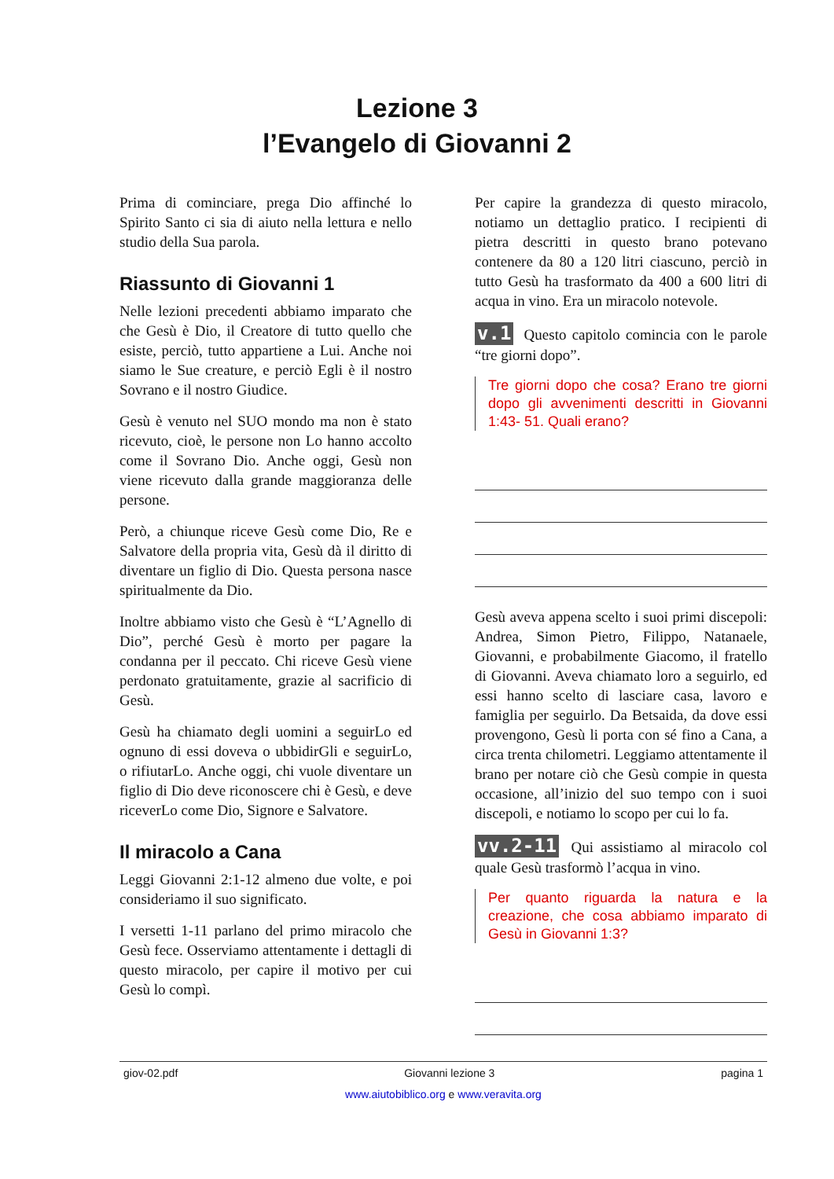Lezione 3
l’Evangelo di Giovanni 2
Prima di cominciare, prega Dio affinché lo Spirito Santo ci sia di aiuto nella lettura e nello studio della Sua parola.
Riassunto di Giovanni 1
Nelle lezioni precedenti abbiamo imparato che che Gesù è Dio, il Creatore di tutto quello che esiste, perciò, tutto appartiene a Lui. Anche noi siamo le Sue creature, e perciò Egli è il nostro Sovrano e il nostro Giudice.
Gesù è venuto nel SUO mondo ma non è stato ricevuto, cioè, le persone non Lo hanno accolto come il Sovrano Dio. Anche oggi, Gesù non viene ricevuto dalla grande maggioranza delle persone.
Però, a chiunque riceve Gesù come Dio, Re e Salvatore della propria vita, Gesù dà il diritto di diventare un figlio di Dio. Questa persona nasce spiritualmente da Dio.
Inoltre abbiamo visto che Gesù è “L’Agnello di Dio”, perché Gesù è morto per pagare la condanna per il peccato. Chi riceve Gesù viene perdonato gratuitamente, grazie al sacrificio di Gesù.
Gesù ha chiamato degli uomini a seguirLo ed ognuno di essi doveva o ubbidirGli e seguirLo, o rifiutarLo. Anche oggi, chi vuole diventare un figlio di Dio deve riconoscere chi è Gesù, e deve riceverLo come Dio, Signore e Salvatore.
Il miracolo a Cana
Leggi Giovanni 2:1-12 almeno due volte, e poi consideriamo il suo significato.
I versetti 1-11 parlano del primo miracolo che Gesù fece. Osserviamo attentamente i dettagli di questo miracolo, per capire il motivo per cui Gesù lo compì.
Per capire la grandezza di questo miracolo, notiamo un dettaglio pratico. I recipienti di pietra descritti in questo brano potevano contenere da 80 a 120 litri ciascuno, perciò in tutto Gesù ha trasformato da 400 a 600 litri di acqua in vino. Era un miracolo notevole.
v.1 Questo capitolo comincia con le parole “tre giorni dopo”.
Tre giorni dopo che cosa? Erano tre giorni dopo gli avvenimenti descritti in Giovanni 1:43- 51. Quali erano?
Gesù aveva appena scelto i suoi primi discepoli: Andrea, Simon Pietro, Filippo, Natanaele, Giovanni, e probabilmente Giacomo, il fratello di Giovanni. Aveva chiamato loro a seguirlo, ed essi hanno scelto di lasciare casa, lavoro e famiglia per seguirlo. Da Betsaida, da dove essi provengono, Gesù li porta con sé fino a Cana, a circa trenta chilometri. Leggiamo attentamente il brano per notare ciò che Gesù compie in questa occasione, all’inizio del suo tempo con i suoi discepoli, e notiamo lo scopo per cui lo fa.
vv.2-11 Qui assistiamo al miracolo col quale Gesù trasformò l’acqua in vino.
Per quanto riguarda la natura e la creazione, che cosa abbiamo imparato di Gesù in Giovanni 1:3?
giov-02.pdf Giovanni lezione 3 pagina 1
www.aiutobiblico.org e www.veravita.org